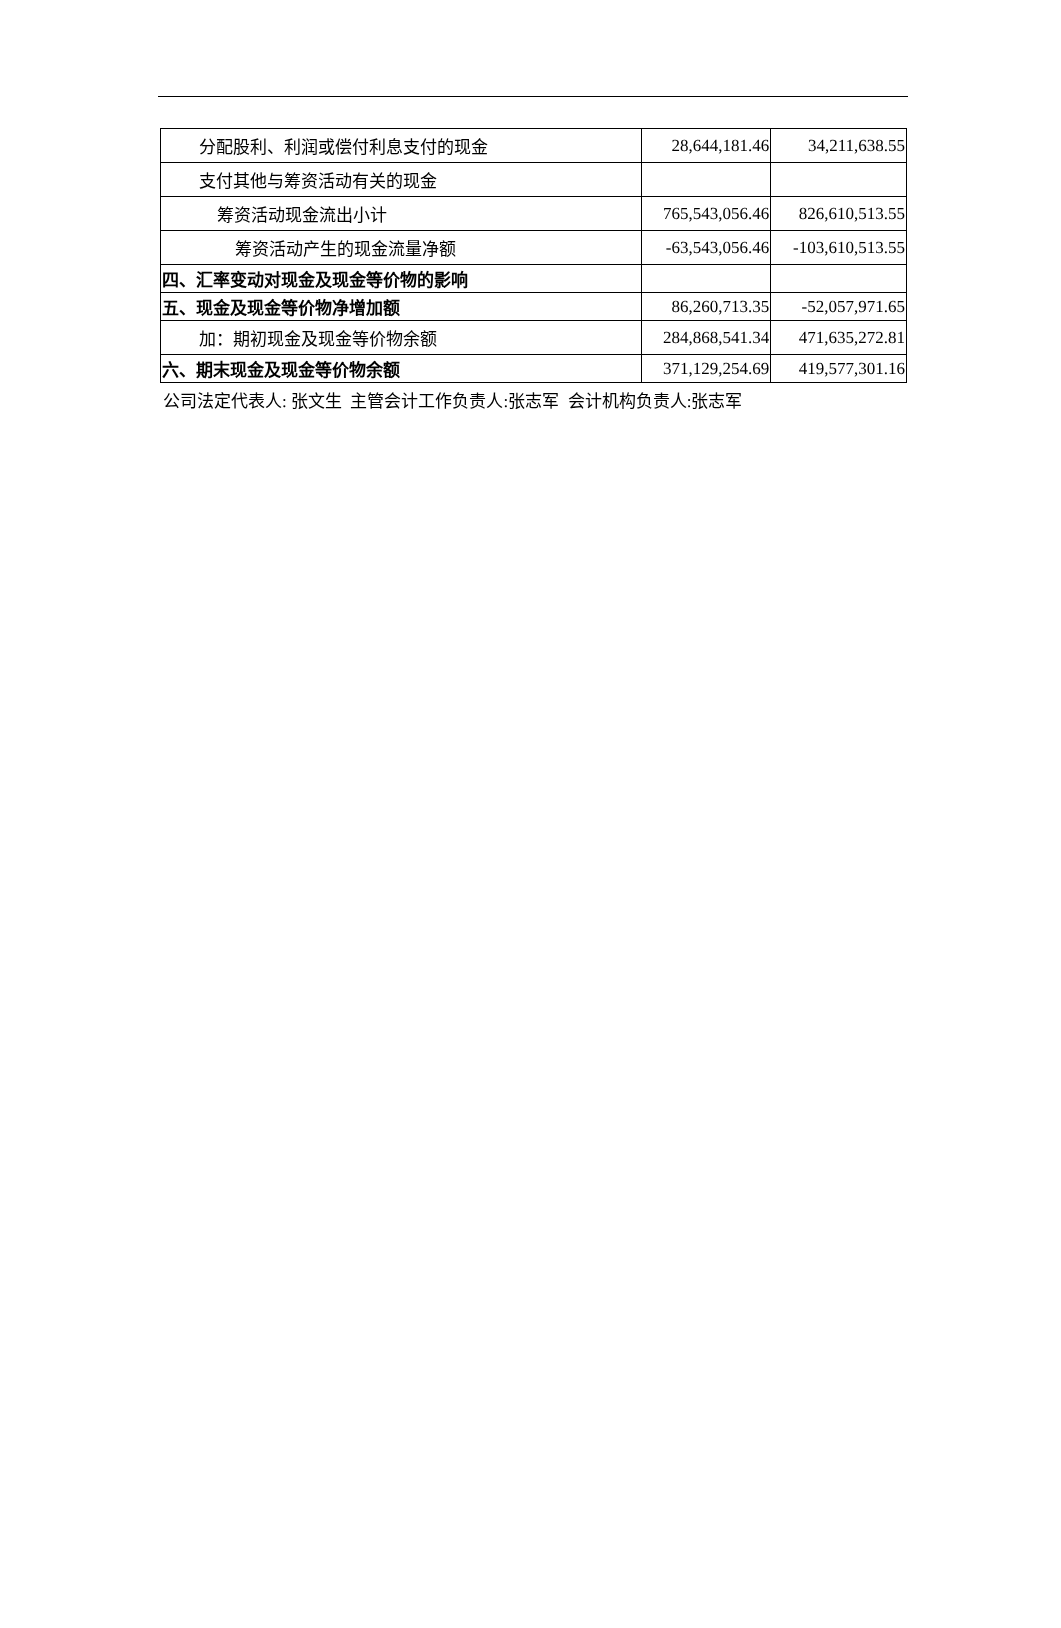| 分配股利、利润或偿付利息支付的现金 | 28,644,181.46 | 34,211,638.55 |
| 支付其他与筹资活动有关的现金 | | |
| 筹资活动现金流出小计 | 765,543,056.46 | 826,610,513.55 |
| 筹资活动产生的现金流量净额 | -63,543,056.46 | -103,610,513.55 |
| 四、汇率变动对现金及现金等价物的影响 | | |
| 五、现金及现金等价物净增加额 | 86,260,713.35 | -52,057,971.65 |
| 加：期初现金及现金等价物余额 | 284,868,541.34 | 471,635,272.81 |
| 六、期末现金及现金等价物余额 | 371,129,254.69 | 419,577,301.16 |
公司法定代表人: 张文生 主管会计工作负责人:张志军 会计机构负责人:张志军